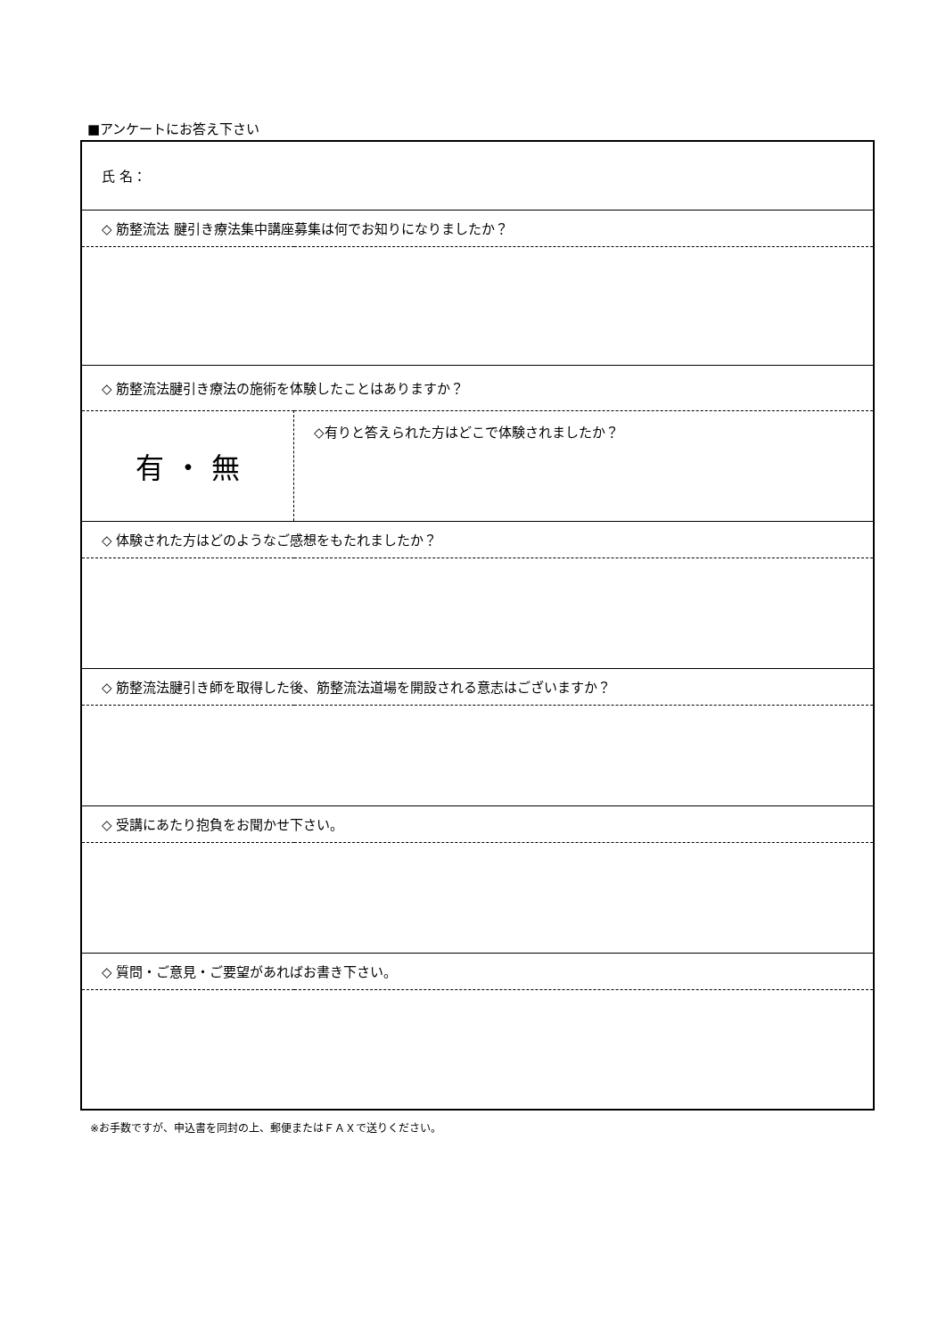■アンケートにお答え下さい
| 氏 名： | |
| ◇ 筋整流法 腱引き療法集中講座募集は何でお知りになりましたか？ | |
| ◇ 筋整流法腱引き療法の施術を体験したことはありますか？ | |
| 有 ・ 無 | ◇有りと答えられた方はどこで体験されましたか？ |
| ◇ 体験された方はどのようなご感想をもたれましたか？ | |
| ◇ 筋整流法腱引き師を取得した後、筋整流法道場を開設される意志はございますか？ | |
| ◇ 受講にあたり抱負をお聞かせ下さい。 | |
| ◇ 質問・ご意見・ご要望があればお書き下さい。 | |
※お手数ですが、申込書を同封の上、郵便またはＦＡＸで送りください。